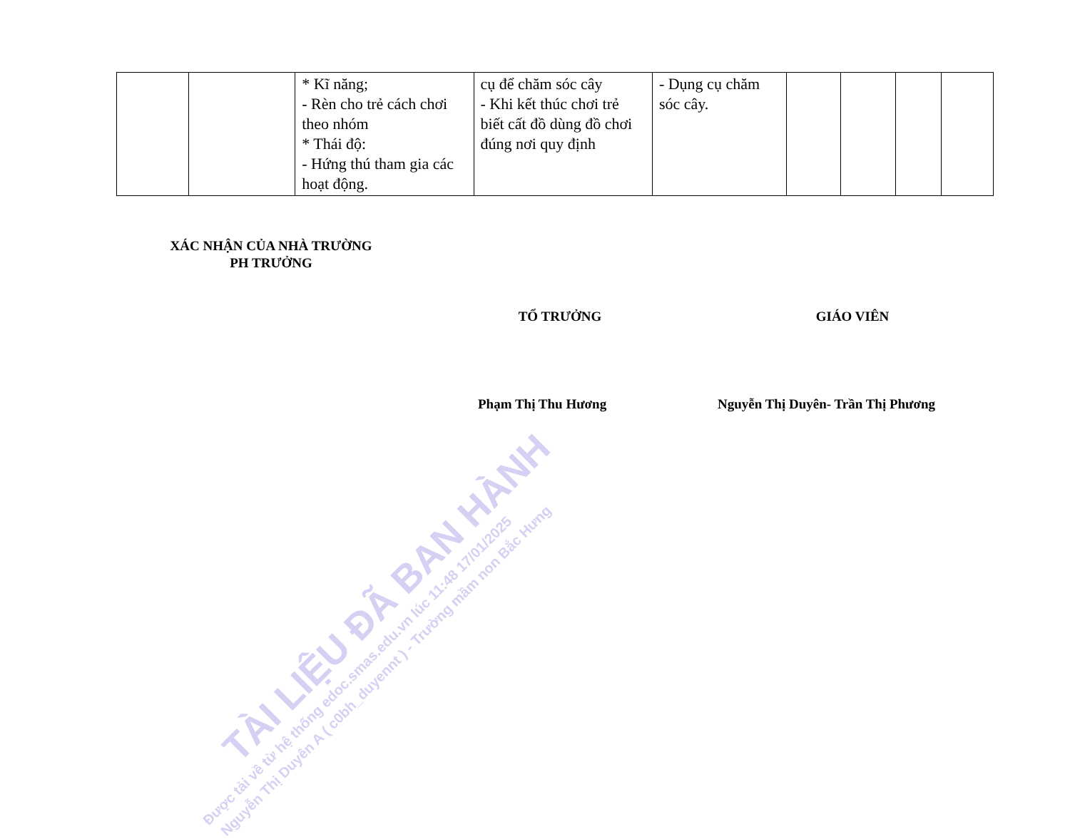| | | * Kĩ năng; - Rèn cho trẻ cách chơi theo nhóm * Thái độ: - Hứng thú tham gia các hoạt động. | cụ để chăm sóc cây - Khi kết thúc chơi trẻ biết cất đồ dùng đồ chơi đúng nơi quy định | - Dụng cụ chăm sóc cây. | | | | |
XÁC NHẬN CỦA NHÀ TRƯỜNG
PH TRƯỞNG
TỔ TRƯỞNG GIÁO VIÊN
Phạm Thị Thu Hương
Nguyễn Thị Duyên- Trần Thị Phương
TÀI LIỆU ĐÃ BAN HÀNH
Được tải về từ hệ thống edoc.smas.edu.vn lúc 11:48 17/01/2025
Nguyễn Thị Duyên A ( c0bh_duyennt ) - Trường mầm non Bắc Hưng